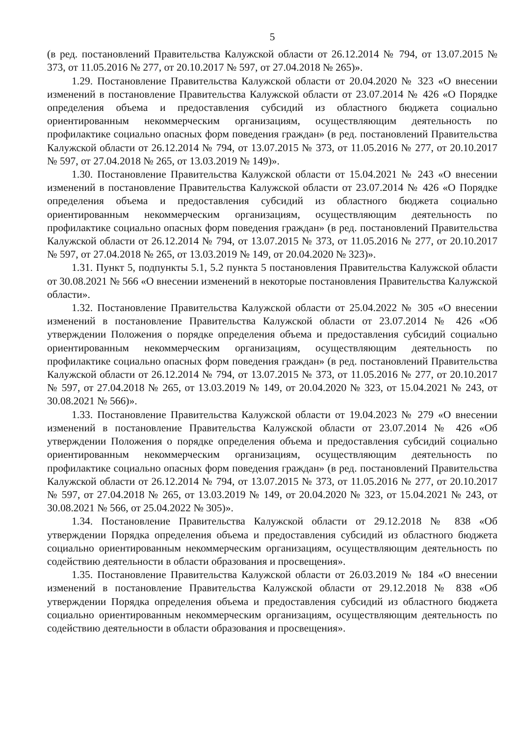5
(в ред. постановлений Правительства Калужской области от 26.12.2014 № 794, от 13.07.2015 № 373, от 11.05.2016 № 277, от 20.10.2017 № 597, от 27.04.2018 № 265)».
1.29. Постановление Правительства Калужской области от 20.04.2020 № 323 «О внесении изменений в постановление Правительства Калужской области от 23.07.2014 № 426 «О Порядке определения объема и предоставления субсидий из областного бюджета социально ориентированным некоммерческим организациям, осуществляющим деятельность по профилактике социально опасных форм поведения граждан» (в ред. постановлений Правительства Калужской области от 26.12.2014 № 794, от 13.07.2015 № 373, от 11.05.2016 № 277, от 20.10.2017 № 597, от 27.04.2018 № 265, от 13.03.2019 № 149)».
1.30. Постановление Правительства Калужской области от 15.04.2021 № 243 «О внесении изменений в постановление Правительства Калужской области от 23.07.2014 № 426 «О Порядке определения объема и предоставления субсидий из областного бюджета социально ориентированным некоммерческим организациям, осуществляющим деятельность по профилактике социально опасных форм поведения граждан» (в ред. постановлений Правительства Калужской области от 26.12.2014 № 794, от 13.07.2015 № 373, от 11.05.2016 № 277, от 20.10.2017 № 597, от 27.04.2018 № 265, от 13.03.2019 № 149, от 20.04.2020 № 323)».
1.31. Пункт 5, подпункты 5.1, 5.2 пункта 5 постановления Правительства Калужской области от 30.08.2021 № 566 «О внесении изменений в некоторые постановления Правительства Калужской области».
1.32. Постановление Правительства Калужской области от 25.04.2022 № 305 «О внесении изменений в постановление Правительства Калужской области от 23.07.2014 № 426 «Об утверждении Положения о порядке определения объема и предоставления субсидий социально ориентированным некоммерческим организациям, осуществляющим деятельность по профилактике социально опасных форм поведения граждан» (в ред. постановлений Правительства Калужской области от 26.12.2014 № 794, от 13.07.2015 № 373, от 11.05.2016 № 277, от 20.10.2017 № 597, от 27.04.2018 № 265, от 13.03.2019 № 149, от 20.04.2020 № 323, от 15.04.2021 № 243, от 30.08.2021 № 566)».
1.33. Постановление Правительства Калужской области от 19.04.2023 № 279 «О внесении изменений в постановление Правительства Калужской области от 23.07.2014 № 426 «Об утверждении Положения о порядке определения объема и предоставления субсидий социально ориентированным некоммерческим организациям, осуществляющим деятельность по профилактике социально опасных форм поведения граждан» (в ред. постановлений Правительства Калужской области от 26.12.2014 № 794, от 13.07.2015 № 373, от 11.05.2016 № 277, от 20.10.2017 № 597, от 27.04.2018 № 265, от 13.03.2019 № 149, от 20.04.2020 № 323, от 15.04.2021 № 243, от 30.08.2021 № 566, от 25.04.2022 № 305)».
1.34. Постановление Правительства Калужской области от 29.12.2018 № 838 «Об утверждении Порядка определения объема и предоставления субсидий из областного бюджета социально ориентированным некоммерческим организациям, осуществляющим деятельность по содействию деятельности в области образования и просвещения».
1.35. Постановление Правительства Калужской области от 26.03.2019 № 184 «О внесении изменений в постановление Правительства Калужской области от 29.12.2018 № 838 «Об утверждении Порядка определения объема и предоставления субсидий из областного бюджета социально ориентированным некоммерческим организациям, осуществляющим деятельность по содействию деятельности в области образования и просвещения».